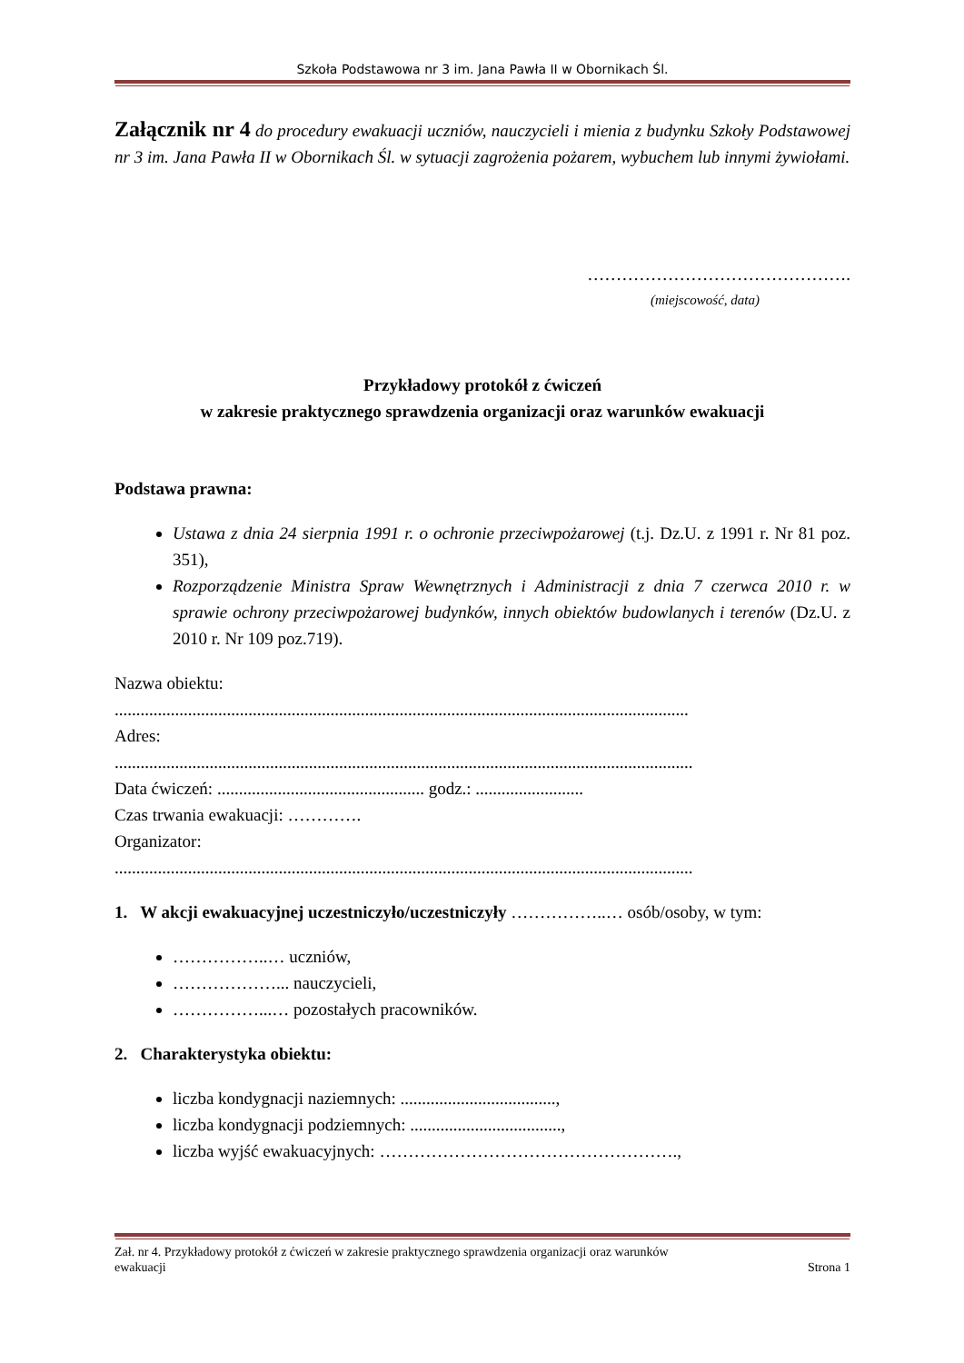Szkoła Podstawowa nr 3 im. Jana Pawła II w Obornikach Śl.
Załącznik nr 4 do procedury ewakuacji uczniów, nauczycieli i mienia z budynku Szkoły Podstawowej nr 3 im. Jana Pawła II w Obornikach Śl. w sytuacji zagrożenia pożarem, wybuchem lub innymi żywiołami.
……………………………………….
(miejscowość, data)
Przykładowy protokół z ćwiczeń
w zakresie praktycznego sprawdzenia organizacji oraz warunków ewakuacji
Podstawa prawna:
Ustawa z dnia 24 sierpnia 1991 r. o ochronie przeciwpożarowej (t.j. Dz.U. z 1991 r. Nr 81 poz. 351),
Rozporządzenie Ministra Spraw Wewnętrznych i Administracji z dnia 7 czerwca 2010 r. w sprawie ochrony przeciwpożarowej budynków, innych obiektów budowlanych i terenów (Dz.U. z 2010 r. Nr 109 poz.719).
Nazwa obiektu:
.....................................................................................................................................
Adres:
......................................................................................................................................
Data ćwiczeń: ................................................ godz.: .........................
Czas trwania ewakuacji: ………….
Organizator:
......................................................................................................................................
1. W akcji ewakuacyjnej uczestniczyło/uczestniczyły ……………..… osób/osoby, w tym:
……………..… uczniów,
………………... nauczycieli,
……………...… pozostałych pracowników.
2. Charakterystyka obiektu:
liczba kondygnacji naziemnych: ....................................,
liczba kondygnacji podziemnych: ...................................,
liczba wyjść ewakuacyjnych: …………………………………………….,
Zał. nr 4. Przykładowy protokół z ćwiczeń w zakresie praktycznego sprawdzenia organizacji oraz warunków
ewakuacji Strona 1